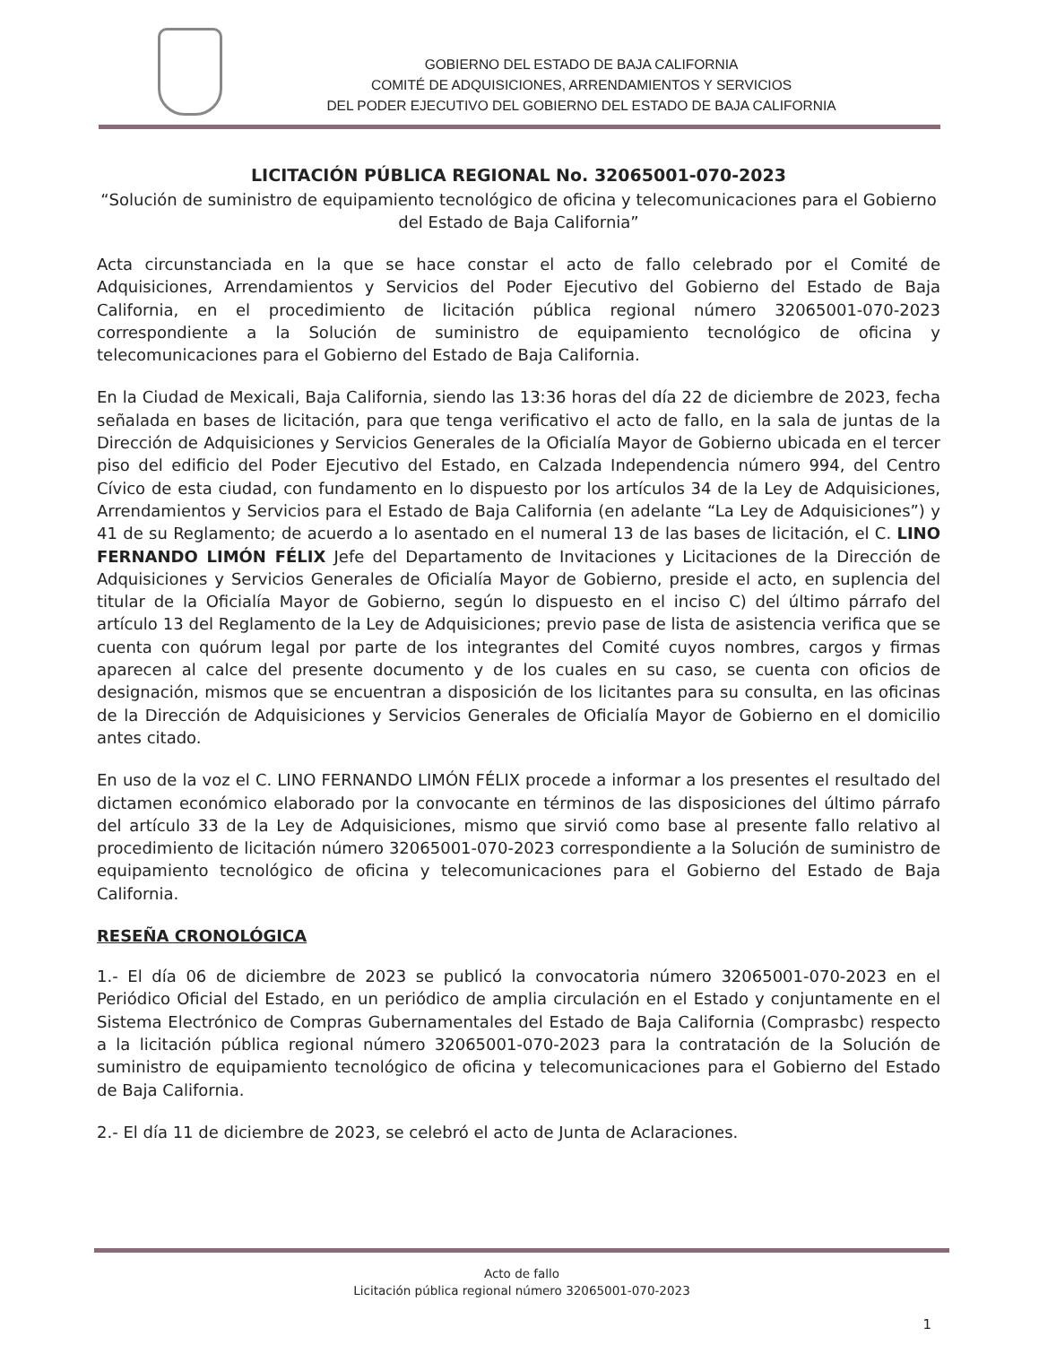GOBIERNO DEL ESTADO DE BAJA CALIFORNIA
COMITÉ DE ADQUISICIONES, ARRENDAMIENTOS Y SERVICIOS
DEL PODER EJECUTIVO DEL GOBIERNO DEL ESTADO DE BAJA CALIFORNIA
LICITACIÓN PÚBLICA REGIONAL No. 32065001-070-2023
“Solución de suministro de equipamiento tecnológico de oficina y telecomunicaciones para el Gobierno del Estado de Baja California”
Acta circunstanciada en la que se hace constar el acto de fallo celebrado por el Comité de Adquisiciones, Arrendamientos y Servicios del Poder Ejecutivo del Gobierno del Estado de Baja California, en el procedimiento de licitación pública regional número 32065001-070-2023 correspondiente a la Solución de suministro de equipamiento tecnológico de oficina y telecomunicaciones para el Gobierno del Estado de Baja California.
En la Ciudad de Mexicali, Baja California, siendo las 13:36 horas del día 22 de diciembre de 2023, fecha señalada en bases de licitación, para que tenga verificativo el acto de fallo, en la sala de juntas de la Dirección de Adquisiciones y Servicios Generales de la Oficialía Mayor de Gobierno ubicada en el tercer piso del edificio del Poder Ejecutivo del Estado, en Calzada Independencia número 994, del Centro Cívico de esta ciudad, con fundamento en lo dispuesto por los artículos 34 de la Ley de Adquisiciones, Arrendamientos y Servicios para el Estado de Baja California (en adelante “La Ley de Adquisiciones”) y 41 de su Reglamento; de acuerdo a lo asentado en el numeral 13 de las bases de licitación, el C. LINO FERNANDO LIMÓN FÉLIX Jefe del Departamento de Invitaciones y Licitaciones de la Dirección de Adquisiciones y Servicios Generales de Oficialía Mayor de Gobierno, preside el acto, en suplencia del titular de la Oficialía Mayor de Gobierno, según lo dispuesto en el inciso C) del último párrafo del artículo 13 del Reglamento de la Ley de Adquisiciones; previo pase de lista de asistencia verifica que se cuenta con quórum legal por parte de los integrantes del Comité cuyos nombres, cargos y firmas aparecen al calce del presente documento y de los cuales en su caso, se cuenta con oficios de designación, mismos que se encuentran a disposición de los licitantes para su consulta, en las oficinas de la Dirección de Adquisiciones y Servicios Generales de Oficialía Mayor de Gobierno en el domicilio antes citado.
En uso de la voz el C. LINO FERNANDO LIMÓN FÉLIX procede a informar a los presentes el resultado del dictamen económico elaborado por la convocante en términos de las disposiciones del último párrafo del artículo 33 de la Ley de Adquisiciones, mismo que sirvió como base al presente fallo relativo al procedimiento de licitación número 32065001-070-2023 correspondiente a la Solución de suministro de equipamiento tecnológico de oficina y telecomunicaciones para el Gobierno del Estado de Baja California.
RESEÑA CRONOLÓGICA
1.- El día 06 de diciembre de 2023 se publicó la convocatoria número 32065001-070-2023 en el Periódico Oficial del Estado, en un periódico de amplia circulación en el Estado y conjuntamente en el Sistema Electrónico de Compras Gubernamentales del Estado de Baja California (Comprasbc) respecto a la licitación pública regional número 32065001-070-2023 para la contratación de la Solución de suministro de equipamiento tecnológico de oficina y telecomunicaciones para el Gobierno del Estado de Baja California.
2.- El día 11 de diciembre de 2023, se celebró el acto de Junta de Aclaraciones.
Acto de fallo
Licitación pública regional número 32065001-070-2023
1